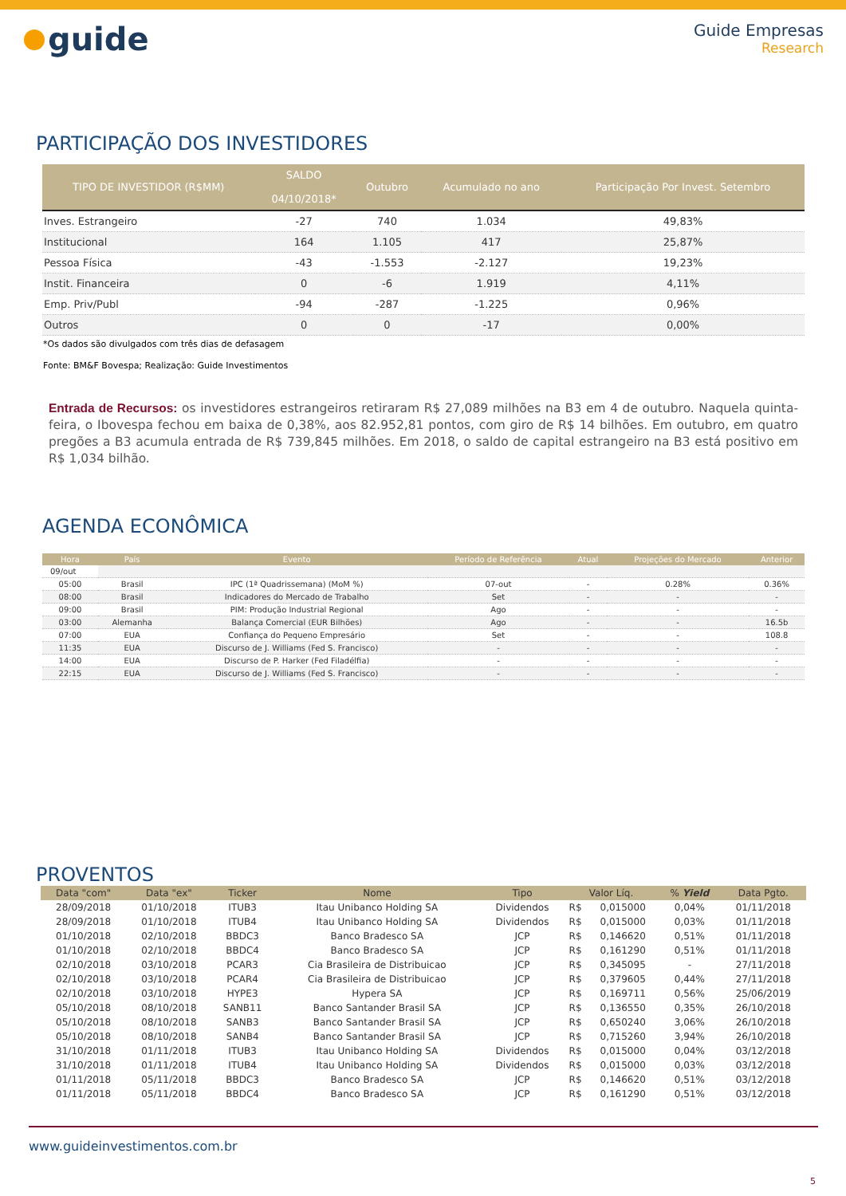guide
Guide Empresas
Research
PARTICIPAÇÃO DOS INVESTIDORES
| TIPO DE INVESTIDOR (R$MM) | SALDO 04/10/2018* | Outubro | Acumulado no ano | Participação Por Invest. Setembro |
| --- | --- | --- | --- | --- |
| Inves. Estrangeiro | -27 | 740 | 1.034 | 49,83% |
| Institucional | 164 | 1.105 | 417 | 25,87% |
| Pessoa Física | -43 | -1.553 | -2.127 | 19,23% |
| Instit. Financeira | 0 | -6 | 1.919 | 4,11% |
| Emp. Priv/Publ | -94 | -287 | -1.225 | 0,96% |
| Outros | 0 | 0 | -17 | 0,00% |
*Os dados são divulgados com três dias de defasagem
Fonte: BM&F Bovespa; Realização: Guide Investimentos
Entrada de Recursos: os investidores estrangeiros retiraram R$ 27,089 milhões na B3 em 4 de outubro. Naquela quinta-feira, o Ibovespa fechou em baixa de 0,38%, aos 82.952,81 pontos, com giro de R$ 14 bilhões. Em outubro, em quatro pregões a B3 acumula entrada de R$ 739,845 milhões. Em 2018, o saldo de capital estrangeiro na B3 está positivo em R$ 1,034 bilhão.
AGENDA ECONÔMICA
| Hora | País | Evento | Período de Referência | Atual | Projeções do Mercado | Anterior |
| --- | --- | --- | --- | --- | --- | --- |
| 09/out | | | | | | |
| 05:00 | Brasil | IPC (1ª Quadrissemana) (MoM %) | 07-out | - | 0.28% | 0.36% |
| 08:00 | Brasil | Indicadores do Mercado de Trabalho | Set | - | - | - |
| 09:00 | Brasil | PIM: Produção Industrial Regional | Ago | - | - | - |
| 03:00 | Alemanha | Balança Comercial (EUR Bilhões) | Ago | - | - | 16.5b |
| 07:00 | EUA | Confiança do Pequeno Empresário | Set | - | - | 108.8 |
| 11:35 | EUA | Discurso de J. Williams (Fed S. Francisco) | - | - | - | - |
| 14:00 | EUA | Discurso de P. Harker (Fed Filadélfia) | - | - | - | - |
| 22:15 | EUA | Discurso de J. Williams (Fed S. Francisco) | - | - | - | - |
PROVENTOS
| Data "com" | Data "ex" | Ticker | Nome | Tipo | Valor Líq. | | % Yield | Data Pgto. |
| --- | --- | --- | --- | --- | --- | --- | --- | --- |
| 28/09/2018 | 01/10/2018 | ITUB3 | Itau Unibanco Holding SA | Dividendos | R$ | 0,015000 | 0,04% | 01/11/2018 |
| 28/09/2018 | 01/10/2018 | ITUB4 | Itau Unibanco Holding SA | Dividendos | R$ | 0,015000 | 0,03% | 01/11/2018 |
| 01/10/2018 | 02/10/2018 | BBDC3 | Banco Bradesco SA | JCP | R$ | 0,146620 | 0,51% | 01/11/2018 |
| 01/10/2018 | 02/10/2018 | BBDC4 | Banco Bradesco SA | JCP | R$ | 0,161290 | 0,51% | 01/11/2018 |
| 02/10/2018 | 03/10/2018 | PCAR3 | Cia Brasileira de Distribuicao | JCP | R$ | 0,345095 | - | 27/11/2018 |
| 02/10/2018 | 03/10/2018 | PCAR4 | Cia Brasileira de Distribuicao | JCP | R$ | 0,379605 | 0,44% | 27/11/2018 |
| 02/10/2018 | 03/10/2018 | HYPE3 | Hypera SA | JCP | R$ | 0,169711 | 0,56% | 25/06/2019 |
| 05/10/2018 | 08/10/2018 | SANB11 | Banco Santander Brasil SA | JCP | R$ | 0,136550 | 0,35% | 26/10/2018 |
| 05/10/2018 | 08/10/2018 | SANB3 | Banco Santander Brasil SA | JCP | R$ | 0,650240 | 3,06% | 26/10/2018 |
| 05/10/2018 | 08/10/2018 | SANB4 | Banco Santander Brasil SA | JCP | R$ | 0,715260 | 3,94% | 26/10/2018 |
| 31/10/2018 | 01/11/2018 | ITUB3 | Itau Unibanco Holding SA | Dividendos | R$ | 0,015000 | 0,04% | 03/12/2018 |
| 31/10/2018 | 01/11/2018 | ITUB4 | Itau Unibanco Holding SA | Dividendos | R$ | 0,015000 | 0,03% | 03/12/2018 |
| 01/11/2018 | 05/11/2018 | BBDC3 | Banco Bradesco SA | JCP | R$ | 0,146620 | 0,51% | 03/12/2018 |
| 01/11/2018 | 05/11/2018 | BBDC4 | Banco Bradesco SA | JCP | R$ | 0,161290 | 0,51% | 03/12/2018 |
www.guideinvestimentos.com.br
5